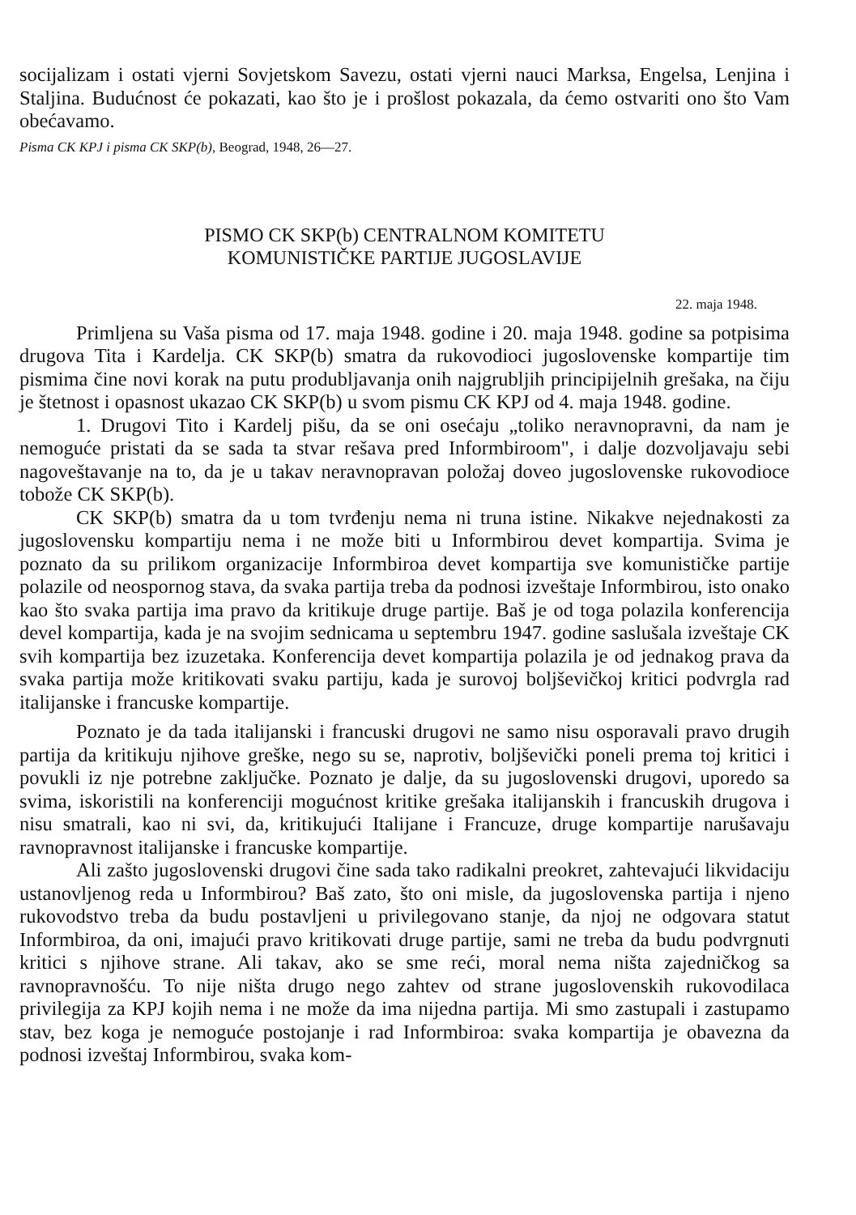socijalizam i ostati vjerni Sovjetskom Savezu, ostati vjerni nauci Marksa, Engelsa, Lenjina i Staljina. Budućnost će pokazati, kao što je i prošlost pokazala, da ćemo ostvariti ono što Vam obećavamo.
Pisma CK KPJ i pisma CK SKP(b), Beograd, 1948, 26—27.
PISMO CK SKP(b) CENTRALNOM KOMITETU
KOMUNISTIČKE PARTIJE JUGOSLAVIJE
22. maja 1948.
Primljena su Vaša pisma od 17. maja 1948. godine i 20. maja 1948. godine sa potpisima drugova Tita i Kardelja. CK SKP(b) smatra da rukovodioci jugoslovenske kompartije tim pismima čine novi korak na putu produbljavanja onih najgrubljih principijelnih grešaka, na čiju je štetnost i opasnost ukazao CK SKP(b) u svom pismu CK KPJ od 4. maja 1948. godine.
1. Drugovi Tito i Kardelj pišu, da se oni osećaju „toliko neravnopravni, da nam je nemoguće pristati da se sada ta stvar rešava pred Informbiroom", i dalje dozvoljavaju sebi nagoveštavanje na to, da je u takav neravnopravan položaj doveo jugoslovenske rukovodioce tobože CK SKP(b).
CK SKP(b) smatra da u tom tvrđenju nema ni truna istine. Nikakve nejednakosti za jugoslovensku kompartiju nema i ne može biti u Informbirou devet kompartija. Svima je poznato da su prilikom organizacije Informbiroa devet kompartija sve komunističke partije polazile od neospornog stava, da svaka partija treba da podnosi izveštaje Informbirou, isto onako kao što svaka partija ima pravo da kritikuje druge partije. Baš je od toga polazila konferencija devel kompartija, kada je na svojim sednicama u septembru 1947. godine saslušala izveštaje CK svih kompartija bez izuzetaka. Konferencija devet kompartija polazila je od jednakog prava da svaka partija može kritikovati svaku partiju, kada je surovoj boljševičkoj kritici podvrgla rad italijanske i francuske kompartije.
Poznato je da tada italijanski i francuski drugovi ne samo nisu osporavali pravo drugih partija da kritikuju njihove greške, nego su se, naprotiv, boljševički poneli prema toj kritici i povukli iz nje potrebne zaključke. Poznato je dalje, da su jugoslovenski drugovi, uporedo sa svima, iskoristili na konferenciji mogućnost kritike grešaka italijanskih i francuskih drugova i nisu smatrali, kao ni svi, da, kritikujući Italijane i Francuze, druge kompartije narušavaju ravnopravnost italijanske i francuske kompartije.
Ali zašto jugoslovenski drugovi čine sada tako radikalni preokret, zahtevajući likvidaciju ustanovljenog reda u Informbirou? Baš zato, što oni misle, da jugoslovenska partija i njeno rukovodstvo treba da budu postavljeni u privilegovano stanje, da njoj ne odgovara statut Informbiroa, da oni, imajući pravo kritikovati druge partije, sami ne treba da budu podvrgnuti kritici s njihove strane. Ali takav, ako se sme reći, moral nema ništa zajedničkog sa ravnopravnošću. To nije ništa drugo nego zahtev od strane jugoslovenskih rukovodilaca privilegija za KPJ kojih nema i ne može da ima nijedna partija. Mi smo zastupali i zastupamo stav, bez koga je nemoguće postojanje i rad Informbiroa: svaka kompartija je obavezna da podnosi izveštaj Informbirou, svaka kom-